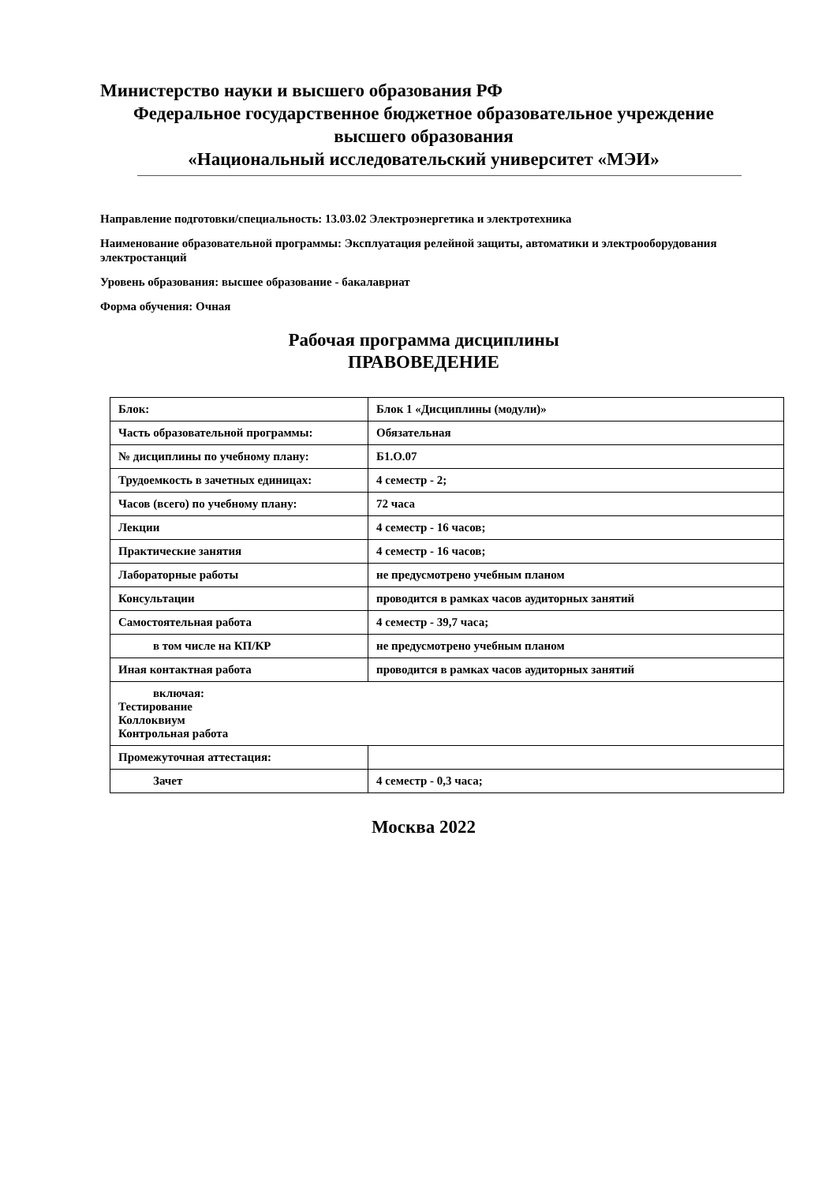Министерство науки и высшего образования РФ
Федеральное государственное бюджетное образовательное учреждение
высшего образования
«Национальный исследовательский университет «МЭИ»
Направление подготовки/специальность: 13.03.02 Электроэнергетика и электротехника
Наименование образовательной программы: Эксплуатация релейной защиты, автоматики и электрооборудования электростанций
Уровень образования: высшее образование - бакалавриат
Форма обучения: Очная
Рабочая программа дисциплины
ПРАВОВЕДЕНИЕ
| Блок: | Блок 1 «Дисциплины (модули)» |
| Часть образовательной программы: | Обязательная |
| № дисциплины по учебному плану: | Б1.О.07 |
| Трудоемкость в зачетных единицах: | 4 семестр - 2; |
| Часов (всего) по учебному плану: | 72 часа |
| Лекции | 4 семестр - 16 часов; |
| Практические занятия | 4 семестр - 16 часов; |
| Лабораторные работы | не предусмотрено учебным планом |
| Консультации | проводится в рамках часов аудиторных занятий |
| Самостоятельная работа | 4 семестр - 39,7 часа; |
| в том числе на КП/КР | не предусмотрено учебным планом |
| Иная контактная работа | проводится в рамках часов аудиторных занятий |
| включая: Тестирование Коллоквиум Контрольная работа | |
| Промежуточная аттестация: | |
| Зачет | 4 семестр - 0,3 часа; |
Москва 2022